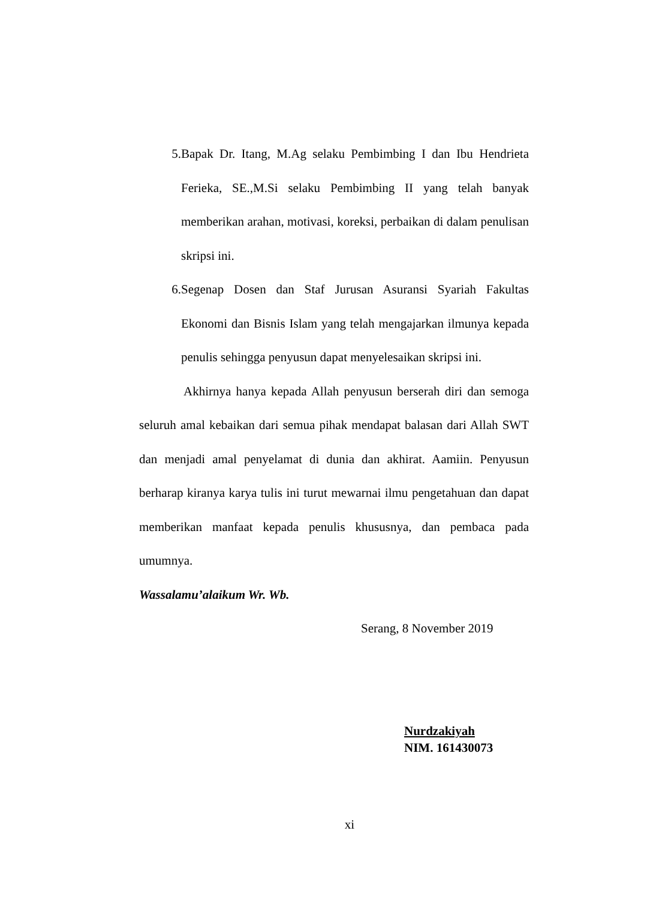5.
Bapak Dr. Itang, M.Ag selaku Pembimbing I dan Ibu Hendrieta Ferieka, SE.,M.Si selaku Pembimbing II yang telah banyak memberikan arahan, motivasi, koreksi, perbaikan di dalam penulisan skripsi ini.
6.
Segenap Dosen dan Staf Jurusan Asuransi Syariah Fakultas Ekonomi dan Bisnis Islam yang telah mengajarkan ilmunya kepada penulis sehingga penyusun dapat menyelesaikan skripsi ini.
Akhirnya hanya kepada Allah penyusun berserah diri dan semoga seluruh amal kebaikan dari semua pihak mendapat balasan dari Allah SWT dan menjadi amal penyelamat di dunia dan akhirat. Aamiin. Penyusun berharap kiranya karya tulis ini turut mewarnai ilmu pengetahuan dan dapat memberikan manfaat kepada penulis khususnya, dan pembaca pada umumnya.
Wassalamu’alaikum Wr. Wb.
Serang, 8 November 2019
Nurdzakiyah
NIM. 161430073
xi